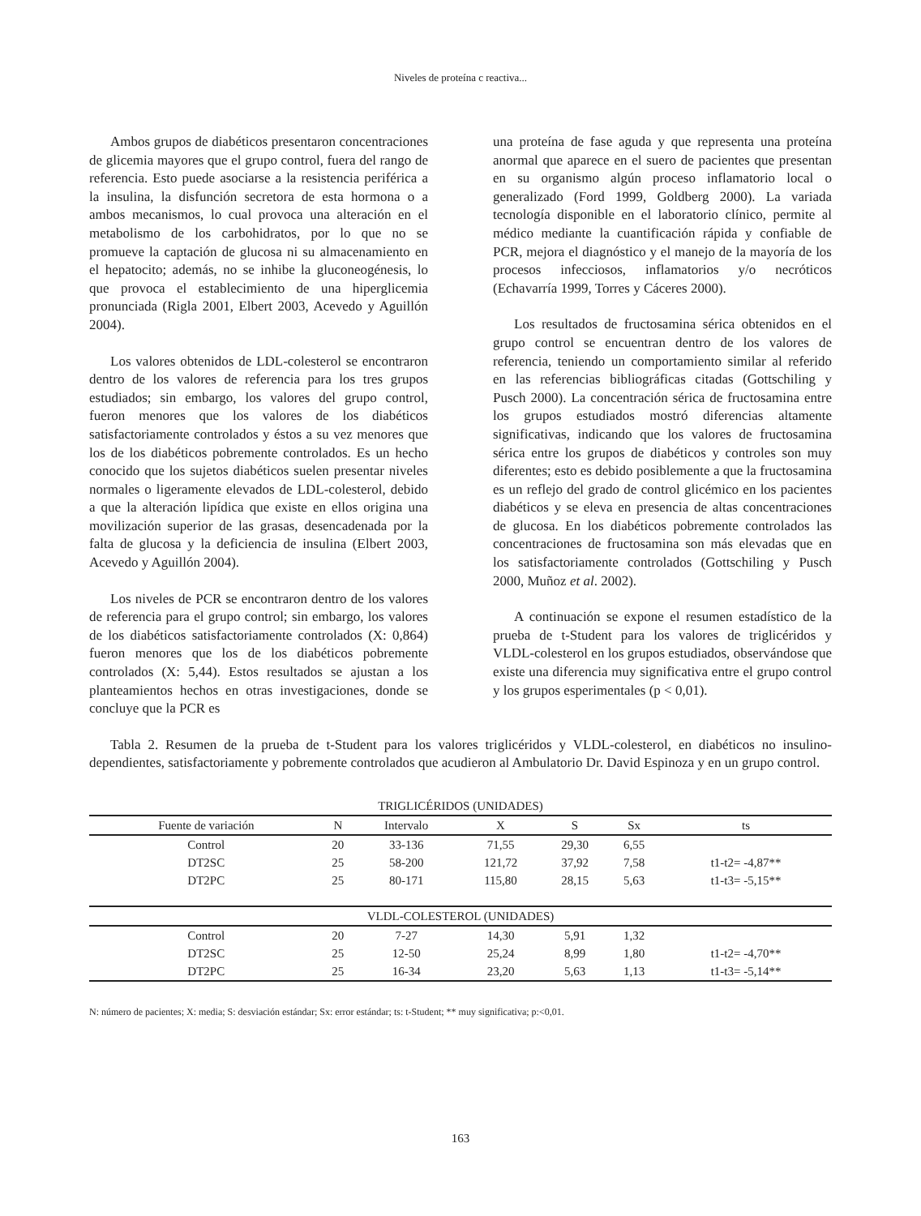Niveles de proteína c reactiva...
Ambos grupos de diabéticos presentaron concentraciones de glicemia mayores que el grupo control, fuera del rango de referencia. Esto puede asociarse a la resistencia periférica a la insulina, la disfunción secretora de esta hormona o a ambos mecanismos, lo cual provoca una alteración en el metabolismo de los carbohidratos, por lo que no se promueve la captación de glucosa ni su almacenamiento en el hepatocito; además, no se inhibe la gluconeogénesis, lo que provoca el establecimiento de una hiperglicemia pronunciada (Rigla 2001, Elbert 2003, Acevedo y Aguillón 2004).
Los valores obtenidos de LDL-colesterol se encontraron dentro de los valores de referencia para los tres grupos estudiados; sin embargo, los valores del grupo control, fueron menores que los valores de los diabéticos satisfactoriamente controlados y éstos a su vez menores que los de los diabéticos pobremente controlados. Es un hecho conocido que los sujetos diabéticos suelen presentar niveles normales o ligeramente elevados de LDL-colesterol, debido a que la alteración lipídica que existe en ellos origina una movilización superior de las grasas, desencadenada por la falta de glucosa y la deficiencia de insulina (Elbert 2003, Acevedo y Aguillón 2004).
Los niveles de PCR se encontraron dentro de los valores de referencia para el grupo control; sin embargo, los valores de los diabéticos satisfactoriamente controlados (X: 0,864) fueron menores que los de los diabéticos pobremente controlados (X: 5,44). Estos resultados se ajustan a los planteamientos hechos en otras investigaciones, donde se concluye que la PCR es
una proteína de fase aguda y que representa una proteína anormal que aparece en el suero de pacientes que presentan en su organismo algún proceso inflamatorio local o generalizado (Ford 1999, Goldberg 2000). La variada tecnología disponible en el laboratorio clínico, permite al médico mediante la cuantificación rápida y confiable de PCR, mejora el diagnóstico y el manejo de la mayoría de los procesos infecciosos, inflamatorios y/o necróticos (Echavarría 1999, Torres y Cáceres 2000).
Los resultados de fructosamina sérica obtenidos en el grupo control se encuentran dentro de los valores de referencia, teniendo un comportamiento similar al referido en las referencias bibliográficas citadas (Gottschiling y Pusch 2000). La concentración sérica de fructosamina entre los grupos estudiados mostró diferencias altamente significativas, indicando que los valores de fructosamina sérica entre los grupos de diabéticos y controles son muy diferentes; esto es debido posiblemente a que la fructosamina es un reflejo del grado de control glicémico en los pacientes diabéticos y se eleva en presencia de altas concentraciones de glucosa. En los diabéticos pobremente controlados las concentraciones de fructosamina son más elevadas que en los satisfactoriamente controlados (Gottschiling y Pusch 2000, Muñoz et al. 2002).
A continuación se expone el resumen estadístico de la prueba de t-Student para los valores de triglicéridos y VLDL-colesterol en los grupos estudiados, observándose que existe una diferencia muy significativa entre el grupo control y los grupos esperimentales (p < 0,01).
Tabla 2. Resumen de la prueba de t-Student para los valores triglicéridos y VLDL-colesterol, en diabéticos no insulino-dependientes, satisfactoriamente y pobremente controlados que acudieron al Ambulatorio Dr. David Espinoza y en un grupo control.
| TRIGLICÉRIDOS (UNIDADES) | | | | | | |
| Fuente de variación | N | Intervalo | X | S | Sx | ts |
| Control | 20 | 33-136 | 71,55 | 29,30 | 6,55 | |
| DT2SC | 25 | 58-200 | 121,72 | 37,92 | 7,58 | t1-t2= -4,87** |
| DT2PC | 25 | 80-171 | 115,80 | 28,15 | 5,63 | t1-t3= -5,15** |
| VLDL-COLESTEROL (UNIDADES) | | | | | | |
| Control | 20 | 7-27 | 14,30 | 5,91 | 1,32 | |
| DT2SC | 25 | 12-50 | 25,24 | 8,99 | 1,80 | t1-t2= -4,70** |
| DT2PC | 25 | 16-34 | 23,20 | 5,63 | 1,13 | t1-t3= -5,14** |
N: número de pacientes; X: media; S: desviación estándar; Sx: error estándar; ts: t-Student; ** muy significativa; p:<0,01.
163